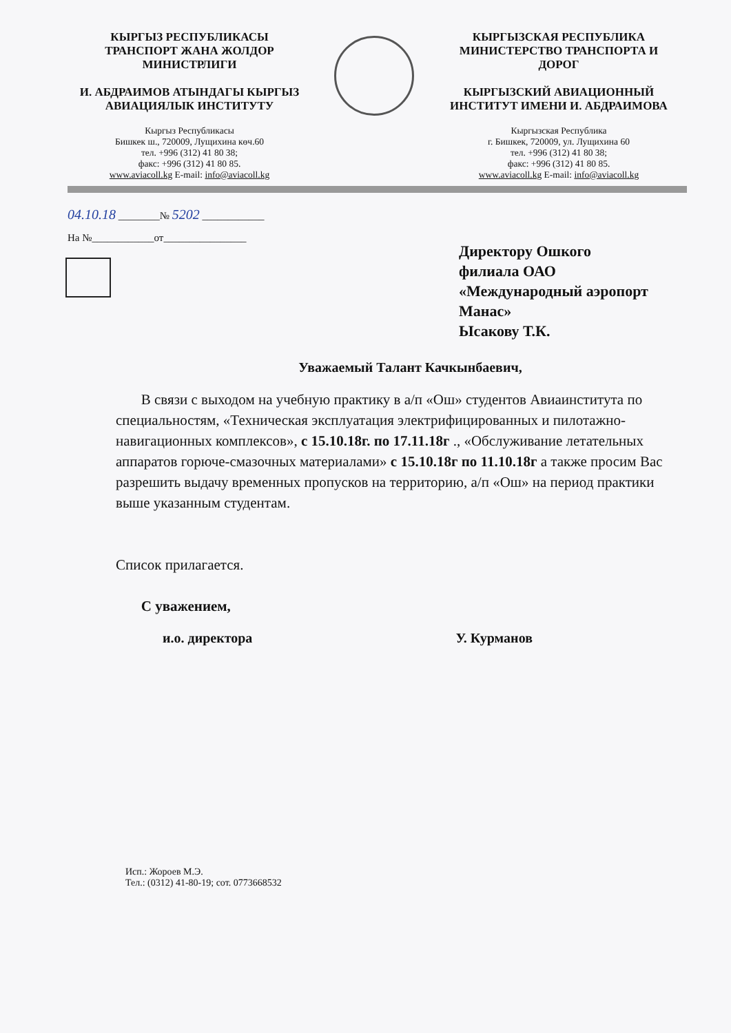КЫРГЫЗ РЕСПУБЛИКАСЫ
ТРАНСПОРТ ЖАНА ЖОЛДОР
МИНИСТРЛИГИ
И. АБДРАИМОВ АТЫНДАГЫ КЫРГЫЗ
АВИАЦИЯЛЫК ИНСТИТУТУ
Кыргыз Республикасы
Бишкек ш., 720009, Лущихина көч.60
тел. +996 (312) 41 80 38;
факс: +996 (312) 41 80 85.
www.aviacoll.kg E-mail: info@aviacoll.kg
КЫРГЫЗСКАЯ РЕСПУБЛИКА
МИНИСТЕРСТВО ТРАНСПОРТА И
ДОРОГ
КЫРГЫЗСКИЙ АВИАЦИОННЫЙ
ИНСТИТУТ ИМЕНИ И. АБДРАИМОВА
Кыргызская Республика
г. Бишкек, 720009, ул. Лущихина 60
тел. +996 (312) 41 80 38;
факс: +996 (312) 41 80 85.
www.aviacoll.kg E-mail: info@aviacoll.kg
04.10.18 ________№ 5202 ____________
На №____________от________________
Директору Ошкого
филиала ОАО
«Международный аэропорт
Манас»
Ысакову Т.К.
Уважаемый Талант Качкынбаевич,
В связи с выходом на учебную практику в а/п «Ош» студентов Авиаинститута по специальностям, «Техническая эксплуатация электрифицированных и пилотажно-навигационных комплексов», с 15.10.18г. по 17.11.18г ., «Обслуживание летательных аппаратов горюче-смазочных материалами» с 15.10.18г по 11.10.18г а также просим Вас разрешить выдачу временных пропусков на территорию, а/п «Ош» на период практики выше указанным студентам.
Список прилагается.
С уважением,
и.о. директора У. Курманов
Исп.: Жороев М.Э.
Тел.: (0312) 41-80-19; сот. 0773668532